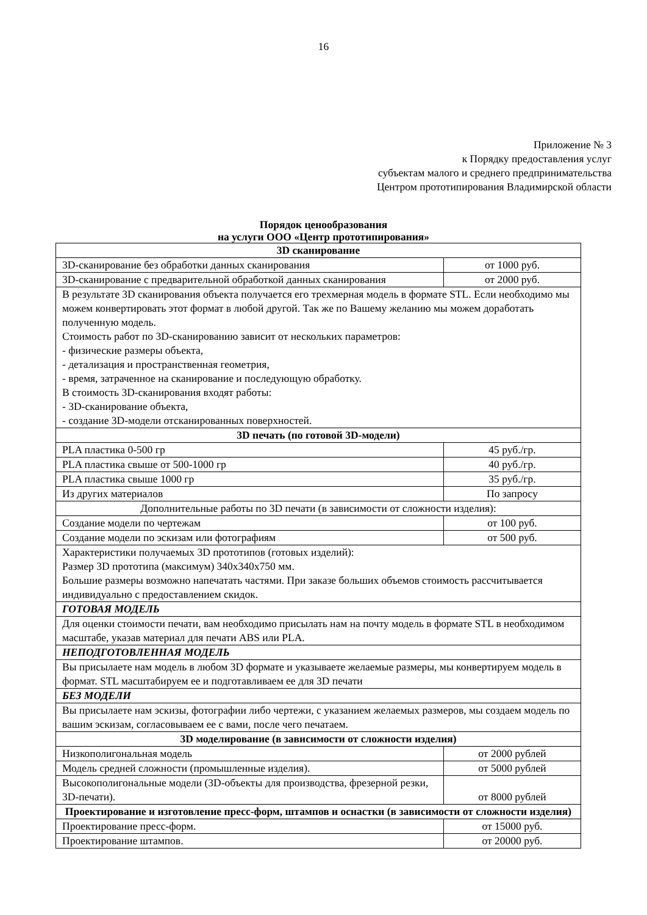16
Приложение № 3
к Порядку предоставления услуг
субъектам малого и среднего предпринимательства
Центром прототипирования Владимирской области
Порядок ценообразования
на услуги ООО «Центр прототипирования»
| 3D сканирование | |
| 3D-сканирование без обработки данных сканирования | от 1000 руб. |
| 3D-сканирование с предварительной обработкой данных сканирования | от 2000 руб. |
| В результате 3D сканирования объекта получается его трехмерная модель в формате STL. Если необходимо мы можем конвертировать этот формат в любой другой. Так же по Вашему желанию мы можем доработать полученную модель. Стоимость работ по 3D-сканированию зависит от нескольких параметров: - физические размеры объекта, - детализация и пространственная геометрия, - время, затраченное на сканирование и последующую обработку. В стоимость 3D-сканирования входят работы: - 3D-сканирование объекта, - создание 3D-модели отсканированных поверхностей. | |
| 3D печать (по готовой 3D-модели) | |
| PLA пластика 0-500 гр | 45 руб./гр. |
| PLA пластика свыше от 500-1000 гр | 40 руб./гр. |
| PLA пластика свыше 1000 гр | 35 руб./гр. |
| Из других материалов | По запросу |
| Дополнительные работы по 3D печати (в зависимости от сложности изделия): | |
| Создание модели по чертежам | от 100 руб. |
| Создание модели по эскизам или фотографиям | от 500 руб. |
| Характеристики получаемых 3D прототипов (готовых изделий): Размер 3D прототипа (максимум) 340х340х750 мм. Большие размеры возможно напечатать частями. При заказе больших объемов стоимость рассчитывается индивидуально с предоставлением скидок. | |
| ГОТОВАЯ МОДЕЛЬ | |
| Для оценки стоимости печати, вам необходимо присылать нам на почту модель в формате STL в необходимом масштабе, указав материал для печати ABS или PLA. | |
| НЕПОДГОТОВЛЕННАЯ МОДЕЛЬ | |
| Вы присылаете нам модель в любом 3D формате и указываете желаемые размеры, мы конвертируем модель в формат. STL масштабируем ее и подготавливаем ее для 3D печати | |
| БЕЗ МОДЕЛИ | |
| Вы присылаете нам эскизы, фотографии либо чертежи, с указанием желаемых размеров, мы создаем модель по вашим эскизам, согласовываем ее с вами, после чего печатаем. | |
| 3D моделирование (в зависимости от сложности изделия) | |
| Низкополигональная модель | от 2000 рублей |
| Модель средней сложности (промышленные изделия). | от 5000 рублей |
| Высокополигональные модели (3D-объекты для производства, фрезерной резки, 3D-печати). | от 8000 рублей |
| Проектирование и изготовление пресс-форм, штампов и оснастки (в зависимости от сложности изделия) | |
| Проектирование пресс-форм. | от 15000 руб. |
| Проектирование штампов. | от 20000 руб. |